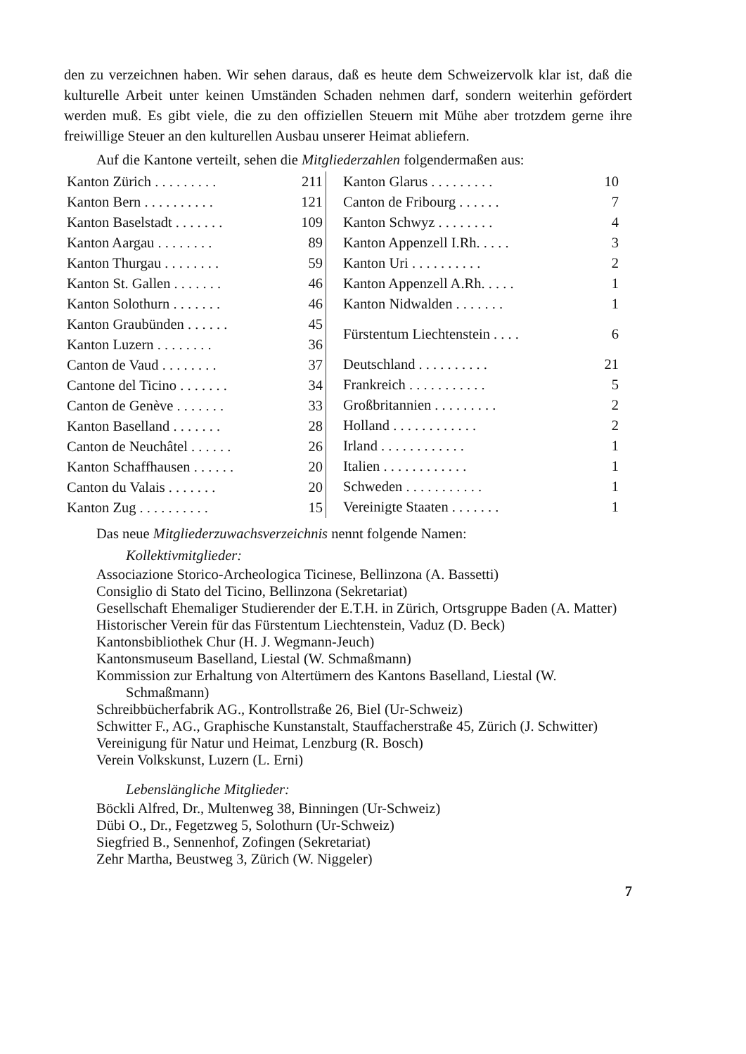den zu verzeichnen haben. Wir sehen daraus, daß es heute dem Schweizervolk klar ist, daß die kulturelle Arbeit unter keinen Umständen Schaden nehmen darf, sondern weiterhin gefördert werden muß. Es gibt viele, die zu den offiziellen Steuern mit Mühe aber trotzdem gerne ihre freiwillige Steuer an den kulturellen Ausbau unserer Heimat abliefern.
Auf die Kantone verteilt, sehen die Mitgliederzahlen folgendermaßen aus:
| Kanton Zürich . . . . . . . . . | 211 |
| Kanton Bern . . . . . . . . . . | 121 |
| Kanton Baselstadt . . . . . . . | 109 |
| Kanton Aargau . . . . . . . . | 89 |
| Kanton Thurgau . . . . . . . . | 59 |
| Kanton St. Gallen . . . . . . . | 46 |
| Kanton Solothurn . . . . . . . | 46 |
| Kanton Graubünden . . . . . . | 45 |
| Kanton Luzern . . . . . . . . | 36 |
| Canton de Vaud . . . . . . . . | 37 |
| Cantone del Ticino . . . . . . . | 34 |
| Canton de Genève . . . . . . . | 33 |
| Kanton Baselland . . . . . . . | 28 |
| Canton de Neuchâtel . . . . . . | 26 |
| Kanton Schaffhausen . . . . . . | 20 |
| Canton du Valais . . . . . . . | 20 |
| Kanton Zug . . . . . . . . . . | 15 |
| Kanton Glarus . . . . . . . . . | 10 |
| Canton de Fribourg . . . . . . | 7 |
| Kanton Schwyz . . . . . . . . | 4 |
| Kanton Appenzell I.Rh. . . . . | 3 |
| Kanton Uri . . . . . . . . . . | 2 |
| Kanton Appenzell A.Rh. . . . . | 1 |
| Kanton Nidwalden . . . . . . . | 1 |
| Fürstentum Liechtenstein . . . . | 6 |
| Deutschland . . . . . . . . . . | 21 |
| Frankreich . . . . . . . . . . . | 5 |
| Großbritannien . . . . . . . . . | 2 |
| Holland . . . . . . . . . . . . | 2 |
| Irland . . . . . . . . . . . . | 1 |
| Italien . . . . . . . . . . . . | 1 |
| Schweden . . . . . . . . . . . | 1 |
| Vereinigte Staaten . . . . . . . | 1 |
Das neue Mitgliederzuwachsverzeichnis nennt folgende Namen:
Kollektivmitglieder:
Associazione Storico-Archeologica Ticinese, Bellinzona (A. Bassetti)
Consiglio di Stato del Ticino, Bellinzona (Sekretariat)
Gesellschaft Ehemaliger Studierender der E.T.H. in Zürich, Ortsgruppe Baden (A. Matter)
Historischer Verein für das Fürstentum Liechtenstein, Vaduz (D. Beck)
Kantonsbibliothek Chur (H. J. Wegmann-Jeuch)
Kantonsmuseum Baselland, Liestal (W. Schmaßmann)
Kommission zur Erhaltung von Altertümern des Kantons Baselland, Liestal (W. Schmaßmann)
Schreibbücherfabrik AG., Kontrollstraße 26, Biel (Ur-Schweiz)
Schwitter F., AG., Graphische Kunstanstalt, Stauffacherstraße 45, Zürich (J. Schwitter)
Vereinigung für Natur und Heimat, Lenzburg (R. Bosch)
Verein Volkskunst, Luzern (L. Erni)
Lebenslängliche Mitglieder:
Böckli Alfred, Dr., Multenweg 38, Binningen (Ur-Schweiz)
Dübi O., Dr., Fegetzweg 5, Solothurn (Ur-Schweiz)
Siegfried B., Sennenhof, Zofingen (Sekretariat)
Zehr Martha, Beustweg 3, Zürich (W. Niggeler)
7